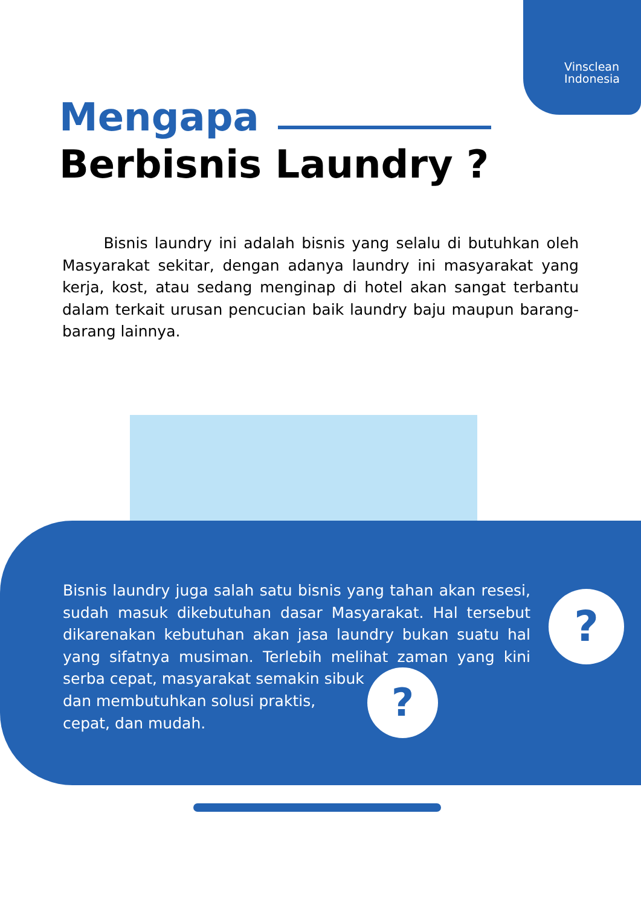Vinsclean
Indonesia
Mengapa
Berbisnis Laundry ?
Bisnis laundry ini adalah bisnis yang selalu di butuhkan oleh Masyarakat sekitar, dengan adanya laundry ini masyarakat yang kerja, kost, atau sedang menginap di hotel akan sangat terbantu dalam terkait urusan pencucian baik laundry baju maupun barang-barang lainnya.
Bisnis laundry juga salah satu bisnis yang tahan akan resesi, sudah masuk dikebutuhan dasar Masyarakat. Hal tersebut dikarenakan kebutuhan akan jasa laundry bukan suatu hal yang sifatnya musiman. Terlebih melihat zaman yang kini serba cepat, masyarakat semakin sibuk
dan membutuhkan solusi praktis,
cepat, dan mudah.
?
?